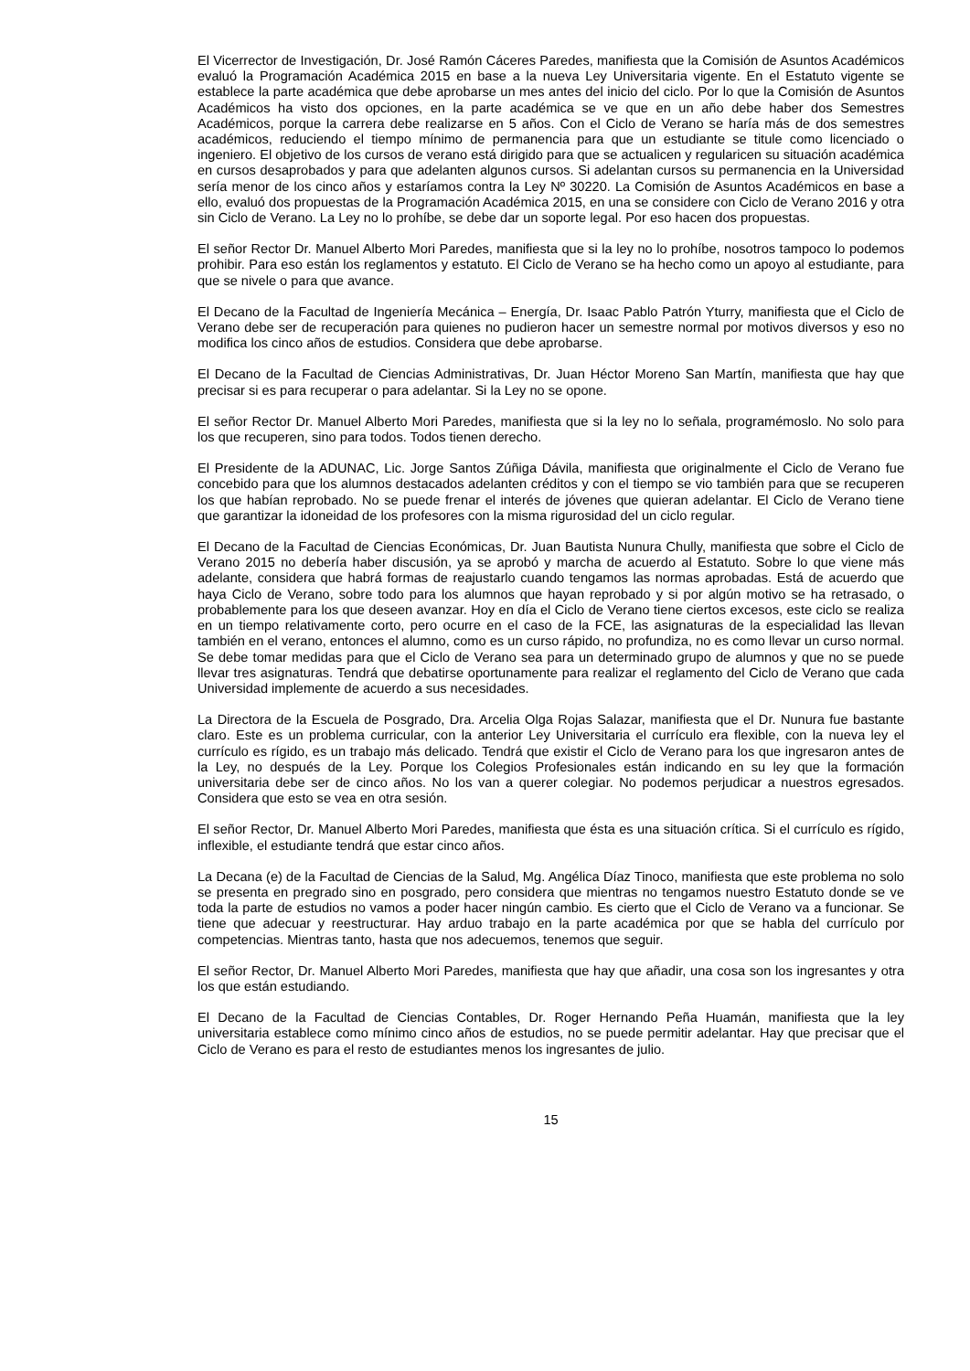El Vicerrector de Investigación, Dr. José Ramón Cáceres Paredes, manifiesta que la Comisión de Asuntos Académicos evaluó la Programación Académica 2015 en base a la nueva Ley Universitaria vigente. En el Estatuto vigente se establece la parte académica que debe aprobarse un mes antes del inicio del ciclo. Por lo que la Comisión de Asuntos Académicos ha visto dos opciones, en la parte académica se ve que en un año debe haber dos Semestres Académicos, porque la carrera debe realizarse en 5 años. Con el Ciclo de Verano se haría más de dos semestres académicos, reduciendo el tiempo mínimo de permanencia para que un estudiante se titule como licenciado o ingeniero. El objetivo de los cursos de verano está dirigido para que se actualicen y regularicen su situación académica en cursos desaprobados y para que adelanten algunos cursos. Si adelantan cursos su permanencia en la Universidad sería menor de los cinco años y estaríamos contra la Ley Nº 30220. La Comisión de Asuntos Académicos en base a ello, evaluó dos propuestas de la Programación Académica 2015, en una se considere con Ciclo de Verano 2016 y otra sin Ciclo de Verano. La Ley no lo prohíbe, se debe dar un soporte legal. Por eso hacen dos propuestas.
El señor Rector Dr. Manuel Alberto Mori Paredes, manifiesta que si la ley no lo prohíbe, nosotros tampoco lo podemos prohibir. Para eso están los reglamentos y estatuto. El Ciclo de Verano se ha hecho como un apoyo al estudiante, para que se nivele o para que avance.
El Decano de la Facultad de Ingeniería Mecánica – Energía, Dr. Isaac Pablo Patrón Yturry, manifiesta que el Ciclo de Verano debe ser de recuperación para quienes no pudieron hacer un semestre normal por motivos diversos y eso no modifica los cinco años de estudios. Considera que debe aprobarse.
El Decano de la Facultad de Ciencias Administrativas, Dr. Juan Héctor Moreno San Martín, manifiesta que hay que precisar si es para recuperar o para adelantar. Si la Ley no se opone.
El señor Rector Dr. Manuel Alberto Mori Paredes, manifiesta que si la ley no lo señala, programémoslo. No solo para los que recuperen, sino para todos. Todos tienen derecho.
El Presidente de la ADUNAC, Lic. Jorge Santos Zúñiga Dávila, manifiesta que originalmente el Ciclo de Verano fue concebido para que los alumnos destacados adelanten créditos y con el tiempo se vio también para que se recuperen los que habían reprobado. No se puede frenar el interés de jóvenes que quieran adelantar. El Ciclo de Verano tiene que garantizar la idoneidad de los profesores con la misma rigurosidad del un ciclo regular.
El Decano de la Facultad de Ciencias Económicas, Dr. Juan Bautista Nunura Chully, manifiesta que sobre el Ciclo de Verano 2015 no debería haber discusión, ya se aprobó y marcha de acuerdo al Estatuto. Sobre lo que viene más adelante, considera que habrá formas de reajustarlo cuando tengamos las normas aprobadas. Está de acuerdo que haya Ciclo de Verano, sobre todo para los alumnos que hayan reprobado y si por algún motivo se ha retrasado, o probablemente para los que deseen avanzar. Hoy en día el Ciclo de Verano tiene ciertos excesos, este ciclo se realiza en un tiempo relativamente corto, pero ocurre en el caso de la FCE, las asignaturas de la especialidad las llevan también en el verano, entonces el alumno, como es un curso rápido, no profundiza, no es como llevar un curso normal. Se debe tomar medidas para que el Ciclo de Verano sea para un determinado grupo de alumnos y que no se puede llevar tres asignaturas. Tendrá que debatirse oportunamente para realizar el reglamento del Ciclo de Verano que cada Universidad implemente de acuerdo a sus necesidades.
La Directora de la Escuela de Posgrado, Dra. Arcelia Olga Rojas Salazar, manifiesta que el Dr. Nunura fue bastante claro. Este es un problema curricular, con la anterior Ley Universitaria el currículo era flexible, con la nueva ley el currículo es rígido, es un trabajo más delicado. Tendrá que existir el Ciclo de Verano para los que ingresaron antes de la Ley, no después de la Ley. Porque los Colegios Profesionales están indicando en su ley que la formación universitaria debe ser de cinco años. No los van a querer colegiar. No podemos perjudicar a nuestros egresados. Considera que esto se vea en otra sesión.
El señor Rector, Dr. Manuel Alberto Mori Paredes, manifiesta que ésta es una situación crítica. Si el currículo es rígido, inflexible, el estudiante tendrá que estar cinco años.
La Decana (e) de la Facultad de Ciencias de la Salud, Mg. Angélica Díaz Tinoco, manifiesta que este problema no solo se presenta en pregrado sino en posgrado, pero considera que mientras no tengamos nuestro Estatuto donde se ve toda la parte de estudios no vamos a poder hacer ningún cambio. Es cierto que el Ciclo de Verano va a funcionar. Se tiene que adecuar y reestructurar. Hay arduo trabajo en la parte académica por que se habla del currículo por competencias. Mientras tanto, hasta que nos adecuemos, tenemos que seguir.
El señor Rector, Dr. Manuel Alberto Mori Paredes, manifiesta que hay que añadir, una cosa son los ingresantes y otra los que están estudiando.
El Decano de la Facultad de Ciencias Contables, Dr. Roger Hernando Peña Huamán, manifiesta que la ley universitaria establece como mínimo cinco años de estudios, no se puede permitir adelantar. Hay que precisar que el Ciclo de Verano es para el resto de estudiantes menos los ingresantes de julio.
15